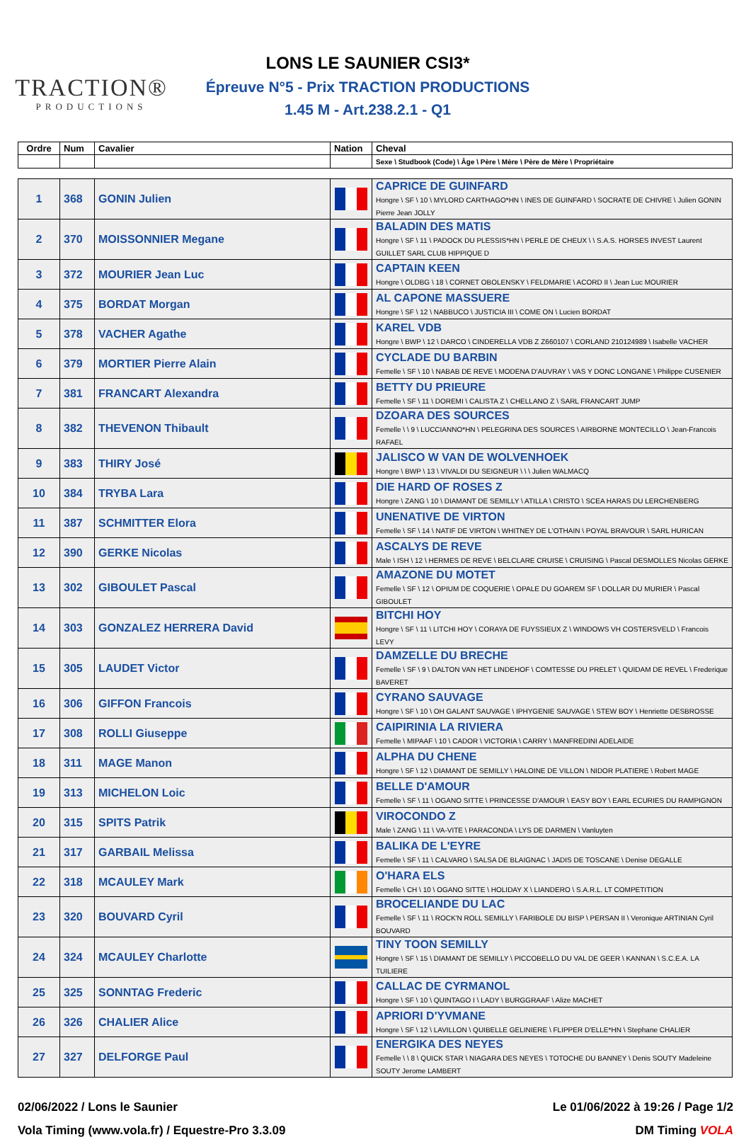TRACTION®
PRODUCTIONS
LONS LE SAUNIER CSI3*
Épreuve N°5 - Prix TRACTION PRODUCTIONS
1.45 M - Art.238.2.1 - Q1
| Ordre | Num | Cavalier | Nation | Cheval |
| --- | --- | --- | --- | --- |
| | | | | Sexe \ Studbook (Code) \ Âge \ Père \ Mère \ Père de Mère \ Propriétaire |
| 1 | 368 | GONIN Julien | | CAPRICE DE GUINFARD Hongre \ SF \ 10 \ MYLORD CARTHAGO*HN \ INES DE GUINFARD \ SOCRATE DE CHIVRE \ Julien GONIN Pierre Jean JOLLY |
| 2 | 370 | MOISSONNIER Megane | | BALADIN DES MATIS Hongre \ SF \ 11 \ PADOCK DU PLESSIS*HN \ PERLE DE CHEUX \ \ S.A.S. HORSES INVEST Laurent GUILLET SARL CLUB HIPPIQUE D |
| 3 | 372 | MOURIER Jean Luc | | CAPTAIN KEEN Hongre \ OLDBG \ 18 \ CORNET OBOLENSKY \ FELDMARIE \ ACORD II \ Jean Luc MOURIER |
| 4 | 375 | BORDAT Morgan | | AL CAPONE MASSUERE Hongre \ SF \ 12 \ NABBUCO \ JUSTICIA III \ COME ON \ Lucien BORDAT |
| 5 | 378 | VACHER Agathe | | KAREL VDB Hongre \ BWP \ 12 \ DARCO \ CINDERELLA VDB Z Z660107 \ CORLAND 210124989 \ Isabelle VACHER |
| 6 | 379 | MORTIER Pierre Alain | | CYCLADE DU BARBIN Femelle \ SF \ 10 \ NABAB DE REVE \ MODENA D'AUVRAY \ VAS Y DONC LONGANE \ Philippe CUSENIER |
| 7 | 381 | FRANCART Alexandra | | BETTY DU PRIEURE Femelle \ SF \ 11 \ DOREMI \ CALISTA Z \ CHELLANO Z \ SARL FRANCART JUMP |
| 8 | 382 | THEVENON Thibault | | DZOARA DES SOURCES Femelle \ \ 9 \ LUCCIANNO*HN \ PELEGRINA DES SOURCES \ AIRBORNE MONTECILLO \ Jean-Francois RAFAEL |
| 9 | 383 | THIRY José | | JALISCO W VAN DE WOLVENHOEK Hongre \ BWP \ 13 \ VIVALDI DU SEIGNEUR \ \ \ Julien WALMACQ |
| 10 | 384 | TRYBA Lara | | DIE HARD OF ROSES Z Hongre \ ZANG \ 10 \ DIAMANT DE SEMILLY \ ATILLA \ CRISTO \ SCEA HARAS DU LERCHENBERG |
| 11 | 387 | SCHMITTER Elora | | UNENATIVE DE VIRTON Femelle \ SF \ 14 \ NATIF DE VIRTON \ WHITNEY DE L'OTHAIN \ POYAL BRAVOUR \ SARL HURICAN |
| 12 | 390 | GERKE Nicolas | | ASCALYS DE REVE Male \ ISH \ 12 \ HERMES DE REVE \ BELCLARE CRUISE \ CRUISING \ Pascal DESMOLLES Nicolas GERKE |
| 13 | 302 | GIBOULET Pascal | | AMAZONE DU MOTET Femelle \ SF \ 12 \ OPIUM DE COQUERIE \ OPALE DU GOAREM SF \ DOLLAR DU MURIER \ Pascal GIBOULET |
| 14 | 303 | GONZALEZ HERRERA David | | BITCHI HOY Hongre \ SF \ 11 \ LITCHI HOY \ CORAYA DE FUYSSIEUX Z \ WINDOWS VH COSTERSVELD \ Francois LEVY |
| 15 | 305 | LAUDET Victor | | DAMZELLE DU BRECHE Femelle \ SF \ 9 \ DALTON VAN HET LINDEHOF \ COMTESSE DU PRELET \ QUIDAM DE REVEL \ Frederique BAVERET |
| 16 | 306 | GIFFON Francois | | CYRANO SAUVAGE Hongre \ SF \ 10 \ OH GALANT SAUVAGE \ IPHYGENIE SAUVAGE \ STEW BOY \ Henriette DESBROSSE |
| 17 | 308 | ROLLI Giuseppe | | CAIPIRINIA LA RIVIERA Femelle \ MIPAAF \ 10 \ CADOR \ VICTORIA \ CARRY \ MANFREDINI ADELAIDE |
| 18 | 311 | MAGE Manon | | ALPHA DU CHENE Hongre \ SF \ 12 \ DIAMANT DE SEMILLY \ HALOINE DE VILLON \ NIDOR PLATIERE \ Robert MAGE |
| 19 | 313 | MICHELON Loic | | BELLE D'AMOUR Femelle \ SF \ 11 \ OGANO SITTE \ PRINCESSE D'AMOUR \ EASY BOY \ EARL ECURIES DU RAMPIGNON |
| 20 | 315 | SPITS Patrik | | VIROCONDO Z Male \ ZANG \ 11 \ VA-VITE \ PARACONDA \ LYS DE DARMEN \ Vanluyten |
| 21 | 317 | GARBAIL Melissa | | BALIKA DE L'EYRE Femelle \ SF \ 11 \ CALVARO \ SALSA DE BLAIGNAC \ JADIS DE TOSCANE \ Denise DEGALLE |
| 22 | 318 | MCAULEY Mark | | O'HARA ELS Femelle \ CH \ 10 \ OGANO SITTE \ HOLIDAY X \ LIANDERO \ S.A.R.L. LT COMPETITION |
| 23 | 320 | BOUVARD Cyril | | BROCELIANDE DU LAC Femelle \ SF \ 11 \ ROCK'N ROLL SEMILLY \ FARIBOLE DU BISP \ PERSAN II \ Veronique ARTINIAN Cyril BOUVARD |
| 24 | 324 | MCAULEY Charlotte | | TINY TOON SEMILLY Hongre \ SF \ 15 \ DIAMANT DE SEMILLY \ PICCOBELLO DU VAL DE GEER \ KANNAN \ S.C.E.A. LA TUILIERE |
| 25 | 325 | SONNTAG Frederic | | CALLAC DE CYRMANOL Hongre \ SF \ 10 \ QUINTAGO I \ LADY \ BURGGRAAF \ Alize MACHET |
| 26 | 326 | CHALIER Alice | | APRIORI D'YVMANE Hongre \ SF \ 12 \ LAVILLON \ QUIBELLE GELINIERE \ FLIPPER D'ELLE*HN \ Stephane CHALIER |
| 27 | 327 | DELFORGE Paul | | ENERGIKA DES NEYES Femelle \ \ 8 \ QUICK STAR \ NIAGARA DES NEYES \ TOTOCHE DU BANNEY \ Denis SOUTY Madeleine SOUTY Jerome LAMBERT |
02/06/2022 / Lons le Saunier
Vola Timing (www.vola.fr) / Equestre-Pro 3.3.09
Le 01/06/2022 à 19:26 / Page 1/2
DM Timing VOLA